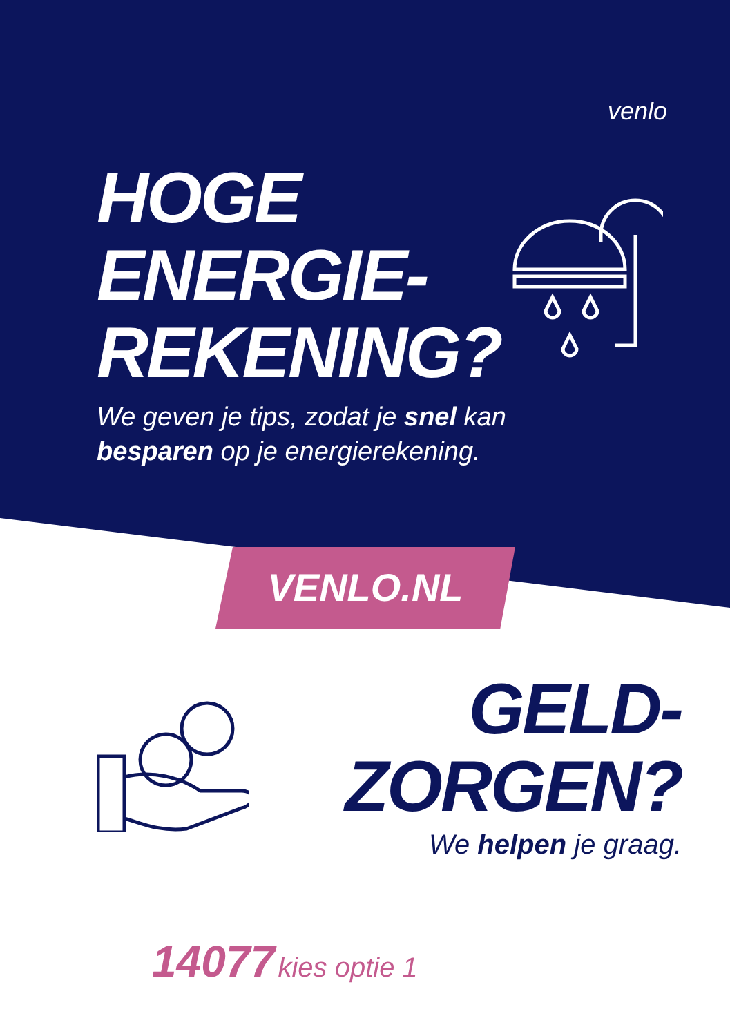venlo
HOGE
ENERGIE-
REKENING?
We geven je tips, zodat je snel kan
besparen op je energierekening.
VENLO.NL
GELD-
ZORGEN?
We helpen je graag.
14077 kies optie 1